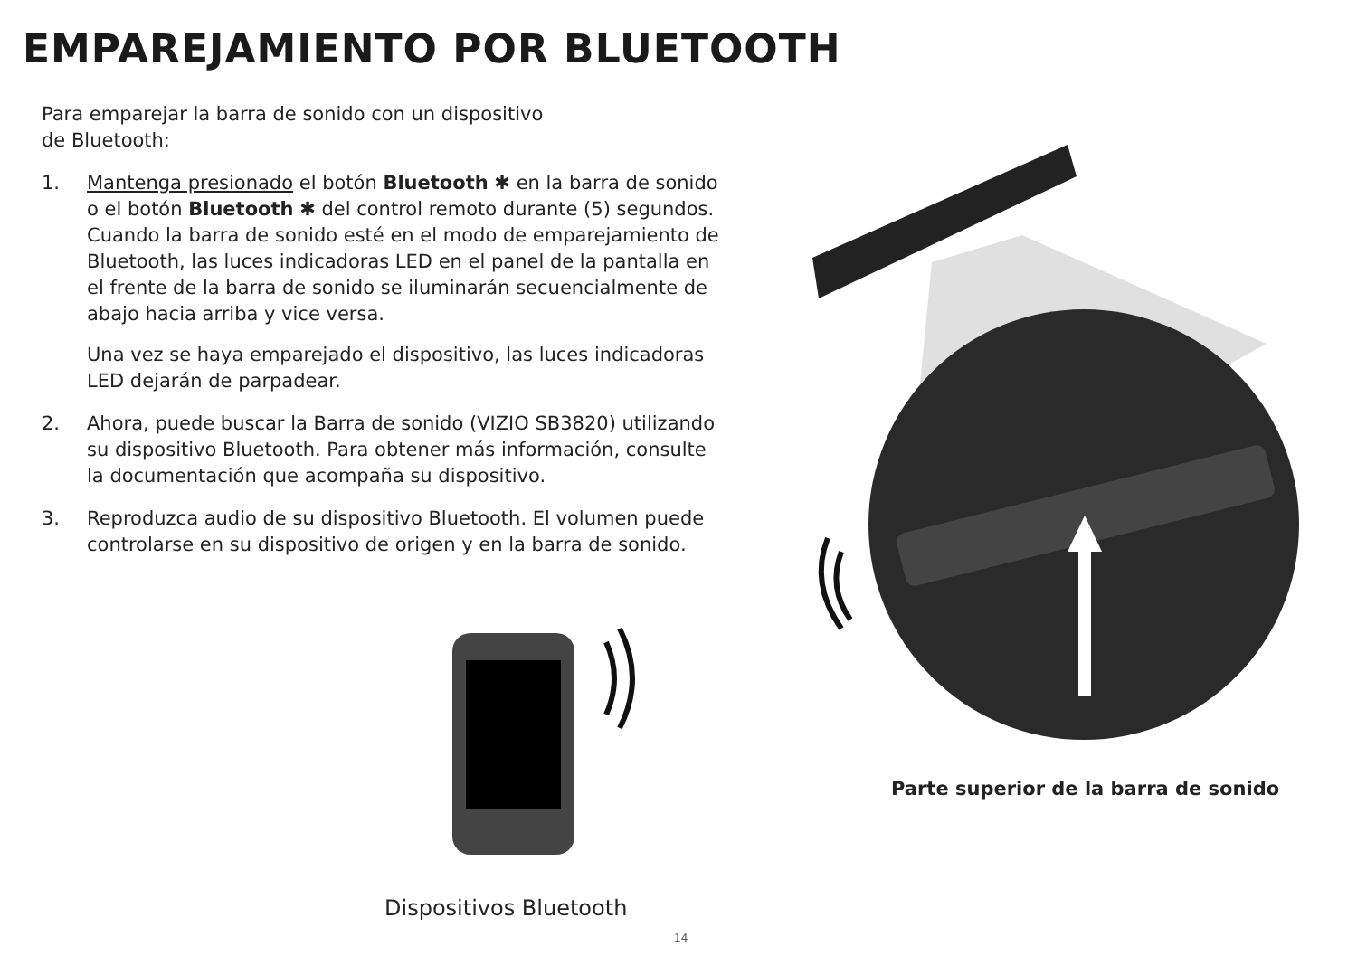EMPAREJAMIENTO POR BLUETOOTH
Para emparejar la barra de sonido con un dispositivo
de Bluetooth:
1. Mantenga presionado el botón Bluetooth ✱ en la barra de sonido o el botón Bluetooth ✱ del control remoto durante (5) segundos. Cuando la barra de sonido esté en el modo de emparejamiento de Bluetooth, las luces indicadoras LED en el panel de la pantalla en el frente de la barra de sonido se iluminarán secuencialmente de abajo hacia arriba y vice versa.
Una vez se haya emparejado el dispositivo, las luces indicadoras LED dejarán de parpadear.
2. Ahora, puede buscar la Barra de sonido (VIZIO SB3820) utilizando su dispositivo Bluetooth. Para obtener más información, consulte la documentación que acompaña su dispositivo.
3. Reproduzca audio de su dispositivo Bluetooth. El volumen puede controlarse en su dispositivo de origen y en la barra de sonido.
Parte superior de la barra de sonido
Dispositivos Bluetooth
14